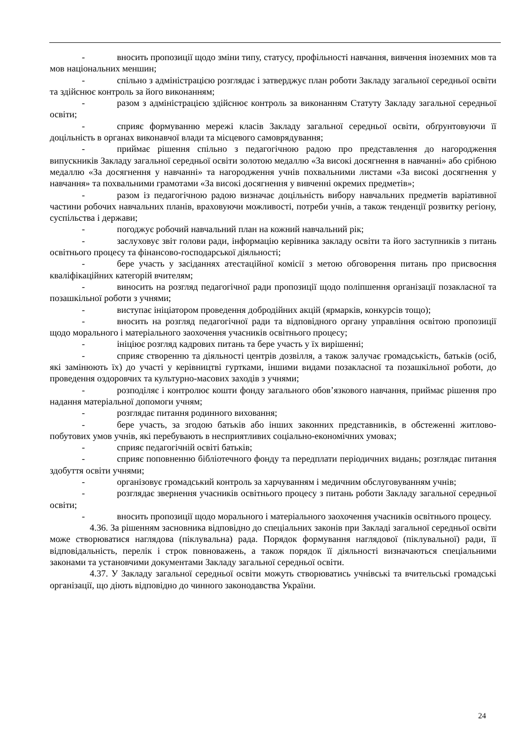- вносить пропозиції щодо зміни типу, статусу, профільності навчання, вивчення іноземних мов та мов національних меншин;
- спільно з адміністрацією розглядає і затверджує план роботи Закладу загальної середньої освіти та здійснює контроль за його виконанням;
- разом з адміністрацією здійснює контроль за виконанням Статуту Закладу загальної середньої освіти;
- сприяє формуванню мережі класів Закладу загальної середньої освіти, обґрунтовуючи її доцільність в органах виконавчої влади та місцевого самоврядування;
- приймає рішення спільно з педагогічною радою про представлення до нагородження випускників Закладу загальної середньої освіти золотою медаллю «За високі досягнення в навчанні» або срібною медаллю «За досягнення у навчанні» та нагородження учнів похвальними листами «За високі досягнення у навчання» та похвальними грамотами «За високі досягнення у вивченні окремих предметів»;
- разом із педагогічною радою визначає доцільність вибору навчальних предметів варіативної частини робочих навчальних планів, враховуючи можливості, потреби учнів, а також тенденції розвитку регіону, суспільства і держави;
- погоджує робочий навчальний план на кожний навчальний рік;
- заслуховує звіт голови ради, інформацію керівника закладу освіти та його заступників з питань освітнього процесу та фінансово-господарської діяльності;
- бере участь у засіданнях атестаційної комісії з метою обговорення питань про присвоєння кваліфікаційних категорій вчителям;
- виносить на розгляд педагогічної ради пропозиції щодо поліпшення організації позакласної та позашкільної роботи з учнями;
- виступає ініціатором проведення добродійних акцій (ярмарків, конкурсів тощо);
- вносить на розгляд педагогічної ради та відповідного органу управління освітою пропозиції щодо морального і матеріального заохочення учасників освітнього процесу;
- ініціює розгляд кадрових питань та бере участь у їх вирішенні;
- сприяє створенню та діяльності центрів дозвілля, а також залучає громадськість, батьків (осіб, які замінюють їх) до участі у керівництві гуртками, іншими видами позакласної та позашкільної роботи, до проведення оздоровчих та культурно-масових заходів з учнями;
- розподіляє і контролює кошти фонду загального обов’язкового навчання, приймає рішення про надання матеріальної допомоги учням;
- розглядає питання родинного виховання;
- бере участь, за згодою батьків або інших законних представників, в обстеженні житлово-побутових умов учнів, які перебувають в несприятливих соціально-економічних умовах;
- сприяє педагогічній освіті батьків;
- сприяє поповненню бібліотечного фонду та передплати періодичних видань; розглядає питання здобуття освіти учнями;
- організовує громадський контроль за харчуванням і медичним обслуговуванням учнів;
- розглядає звернення учасників освітнього процесу з питань роботи Закладу загальної середньої освіти;
- вносить пропозиції щодо морального і матеріального заохочення учасників освітнього процесу.
4.36. За рішенням засновника відповідно до спеціальних законів при Закладі загальної середньої освіти може створюватися наглядова (піклувальна) рада. Порядок формування наглядової (піклувальної) ради, її відповідальність, перелік і строк повноважень, а також порядок її діяльності визначаються спеціальними законами та установчими документами Закладу загальної середньої освіти.
4.37. У Закладу загальної середньої освіти можуть створюватись учнівські та вчительські громадські організації, що діють відповідно до чинного законодавства України.
24